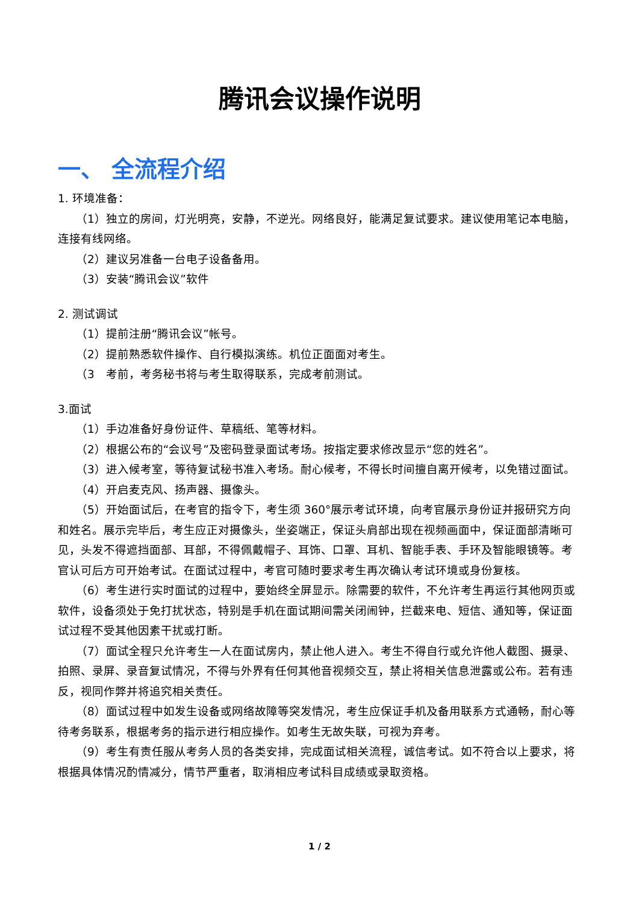腾讯会议操作说明
一、 全流程介绍
1. 环境准备：
（1）独立的房间，灯光明亮，安静，不逆光。网络良好，能满足复试要求。建议使用笔记本电脑，连接有线网络。
（2）建议另准备一台电子设备备用。
（3）安装“腾讯会议”软件
2. 测试调试
（1）提前注册“腾讯会议”帐号。
（2）提前熟悉软件操作、自行模拟演练。机位正面面对考生。
（3　考前，考务秘书将与考生取得联系，完成考前测试。
3.面试
（1）手边准备好身份证件、草稿纸、笔等材料。
（2）根据公布的“会议号”及密码登录面试考场。按指定要求修改显示“您的姓名”。
（3）进入候考室，等待复试秘书准入考场。耐心候考，不得长时间擅自离开候考，以免错过面试。
（4）开启麦克风、扬声器、摄像头。
（5）开始面试后，在考官的指令下，考生须 360°展示考试环境，向考官展示身份证并报研究方向和姓名。展示完毕后，考生应正对摄像头，坐姿端正，保证头肩部出现在视频画面中，保证面部清晰可见，头发不得遮挡面部、耳部，不得佩戴帽子、耳饰、口罩、耳机、智能手表、手环及智能眼镜等。考官认可后方可开始考试。在面试过程中，考官可随时要求考生再次确认考试环境或身份复核。
（6）考生进行实时面试的过程中，要始终全屏显示。除需要的软件，不允许考生再运行其他网页或软件，设备须处于免打扰状态，特别是手机在面试期间需关闭闹钟，拦截来电、短信、通知等，保证面试过程不受其他因素干扰或打断。
（7）面试全程只允许考生一人在面试房内，禁止他人进入。考生不得自行或允许他人截图、摄录、拍照、录屏、录音复试情况，不得与外界有任何其他音视频交互，禁止将相关信息泄露或公布。若有违反，视同作弊并将追究相关责任。
（8）面试过程中如发生设备或网络故障等突发情况，考生应保证手机及备用联系方式通畅，耐心等待考务联系，根据考务的指示进行相应操作。如考生无故失联，可视为弃考。
（9）考生有责任服从考务人员的各类安排，完成面试相关流程，诚信考试。如不符合以上要求，将根据具体情况酌情减分，情节严重者，取消相应考试科目成绩或录取资格。
1 / 2